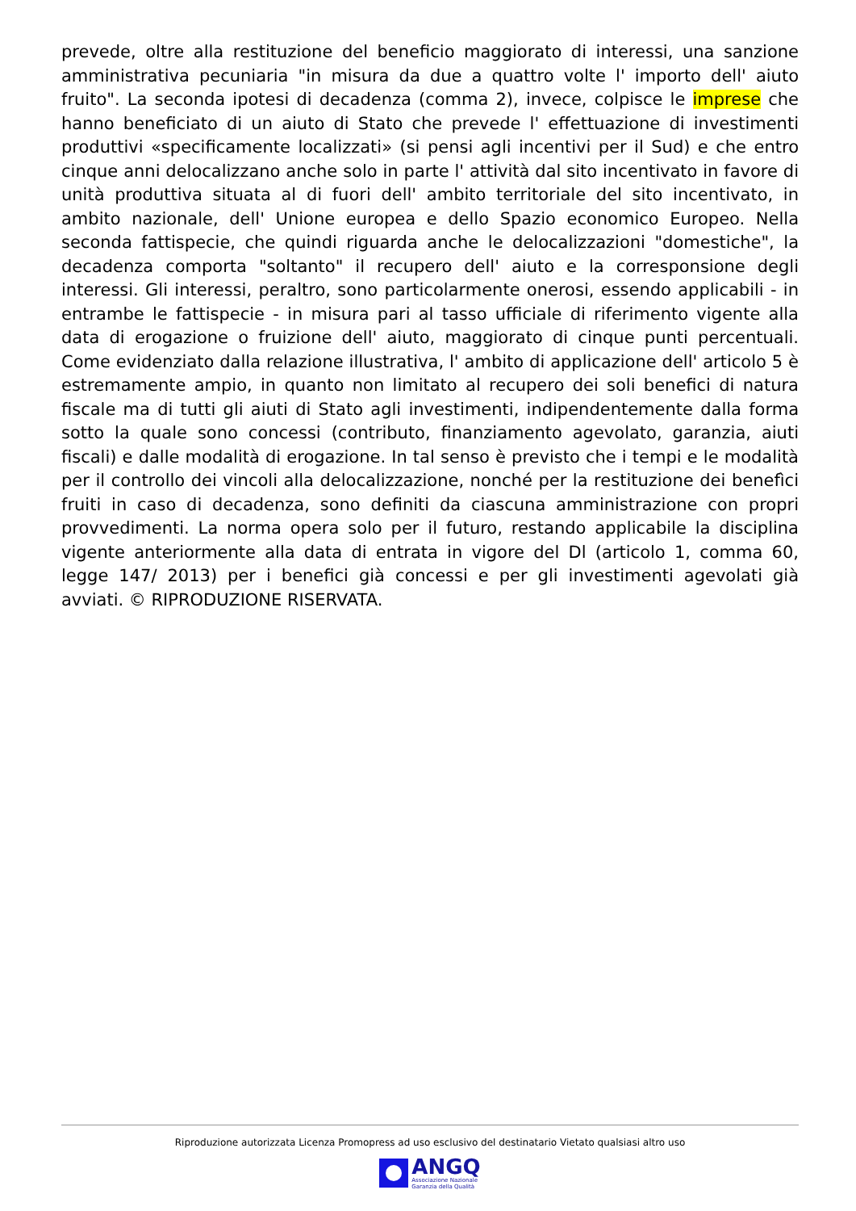prevede, oltre alla restituzione del beneficio maggiorato di interessi, una sanzione amministrativa pecuniaria "in misura da due a quattro volte l' importo dell' aiuto fruito". La seconda ipotesi di decadenza (comma 2), invece, colpisce le imprese che hanno beneficiato di un aiuto di Stato che prevede l' effettuazione di investimenti produttivi «specificamente localizzati» (si pensi agli incentivi per il Sud) e che entro cinque anni delocalizzano anche solo in parte l' attività dal sito incentivato in favore di unità produttiva situata al di fuori dell' ambito territoriale del sito incentivato, in ambito nazionale, dell' Unione europea e dello Spazio economico Europeo. Nella seconda fattispecie, che quindi riguarda anche le delocalizzazioni "domestiche", la decadenza comporta "soltanto" il recupero dell' aiuto e la corresponsione degli interessi. Gli interessi, peraltro, sono particolarmente onerosi, essendo applicabili - in entrambe le fattispecie - in misura pari al tasso ufficiale di riferimento vigente alla data di erogazione o fruizione dell' aiuto, maggiorato di cinque punti percentuali. Come evidenziato dalla relazione illustrativa, l' ambito di applicazione dell' articolo 5 è estremamente ampio, in quanto non limitato al recupero dei soli benefici di natura fiscale ma di tutti gli aiuti di Stato agli investimenti, indipendentemente dalla forma sotto la quale sono concessi (contributo, finanziamento agevolato, garanzia, aiuti fiscali) e dalle modalità di erogazione. In tal senso è previsto che i tempi e le modalità per il controllo dei vincoli alla delocalizzazione, nonché per la restituzione dei benefìci fruiti in caso di decadenza, sono definiti da ciascuna amministrazione con propri provvedimenti. La norma opera solo per il futuro, restando applicabile la disciplina vigente anteriormente alla data di entrata in vigore del Dl (articolo 1, comma 60, legge 147/ 2013) per i benefici già concessi e per gli investimenti agevolati già avviati. © RIPRODUZIONE RISERVATA.
Riproduzione autorizzata Licenza Promopress ad uso esclusivo del destinatario Vietato qualsiasi altro uso
ANGQ
Associazione Nazionale
Garanzia della Qualità